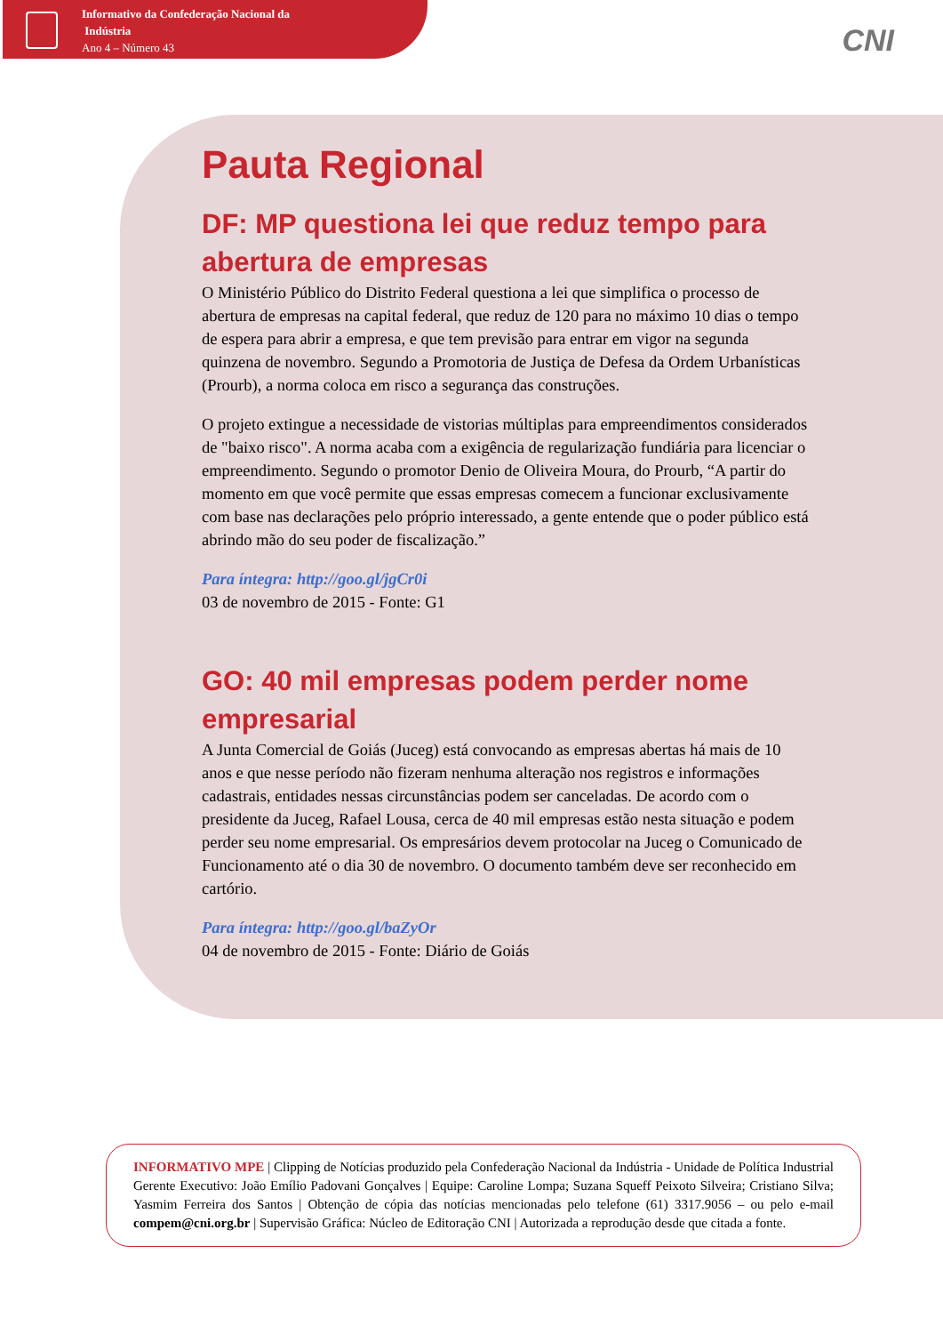Informativo da Confederação Nacional da
Indústria
Ano 4 – Número 43
CNI
Pauta Regional
DF: MP questiona lei que reduz tempo para abertura de empresas
O Ministério Público do Distrito Federal questiona a lei que simplifica o processo de abertura de empresas na capital federal, que reduz de 120 para no máximo 10 dias o tempo de espera para abrir a empresa, e que tem previsão para entrar em vigor na segunda quinzena de novembro. Segundo a Promotoria de Justiça de Defesa da Ordem Urbanísticas (Prourb), a norma coloca em risco a segurança das construções.
O projeto extingue a necessidade de vistorias múltiplas para empreendimentos considerados de "baixo risco". A norma acaba com a exigência de regularização fundiária para licenciar o empreendimento. Segundo o promotor Denio de Oliveira Moura, do Prourb, “A partir do momento em que você permite que essas empresas comecem a funcionar exclusivamente com base nas declarações pelo próprio interessado, a gente entende que o poder público está abrindo mão do seu poder de fiscalização.”
Para íntegra: http://goo.gl/jgCr0i
03 de novembro de 2015 - Fonte: G1
GO: 40 mil empresas podem perder nome empresarial
A Junta Comercial de Goiás (Juceg) está convocando as empresas abertas há mais de 10 anos e que nesse período não fizeram nenhuma alteração nos registros e informações cadastrais, entidades nessas circunstâncias podem ser canceladas. De acordo com o presidente da Juceg, Rafael Lousa, cerca de 40 mil empresas estão nesta situação e podem perder seu nome empresarial. Os empresários devem protocolar na Juceg o Comunicado de Funcionamento até o dia 30 de novembro. O documento também deve ser reconhecido em cartório.
Para íntegra: http://goo.gl/baZyOr
04 de novembro de 2015 - Fonte: Diário de Goiás
INFORMATIVO MPE | Clipping de Notícias produzido pela Confederação Nacional da Indústria - Unidade de Política Industrial Gerente Executivo: João Emílio Padovani Gonçalves | Equipe: Caroline Lompa; Suzana Squeff Peixoto Silveira; Cristiano Silva; Yasmim Ferreira dos Santos | Obtenção de cópia das notícias mencionadas pelo telefone (61) 3317.9056 – ou pelo e-mail compem@cni.org.br | Supervisão Gráfica: Núcleo de Editoração CNI | Autorizada a reprodução desde que citada a fonte.